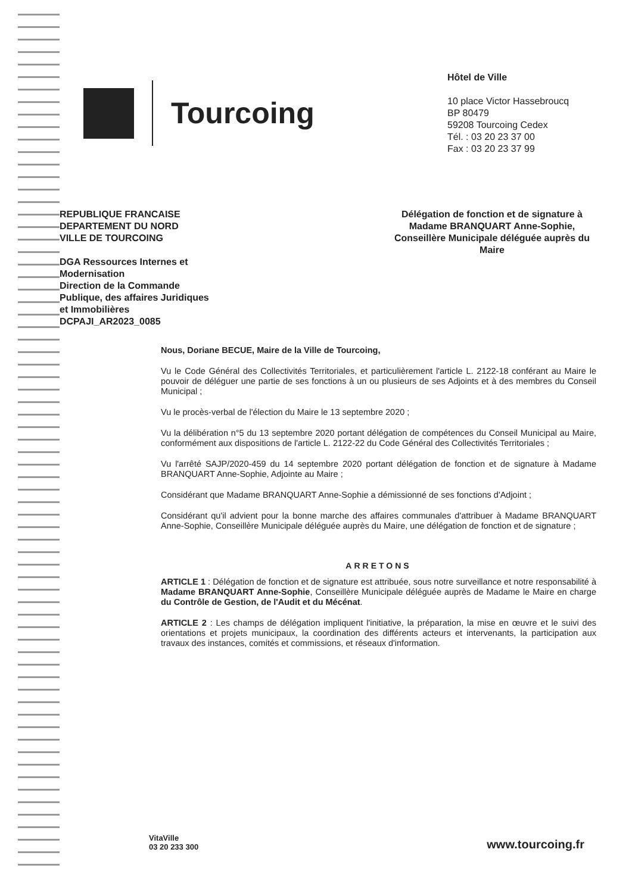Tourcoing
Hôtel de Ville
10 place Victor Hassebroucq
BP 80479
59208 Tourcoing Cedex
Tél. : 03 20 23 37 00
Fax : 03 20 23 37 99
REPUBLIQUE FRANCAISE
DEPARTEMENT DU NORD
VILLE DE TOURCOING
DGA Ressources Internes et
Modernisation
Direction de la Commande
Publique, des affaires Juridiques
et Immobilières
DCPAJI_AR2023_0085
Délégation de fonction et de signature à Madame BRANQUART Anne-Sophie, Conseillère Municipale déléguée auprès du Maire
Nous, Doriane BECUE, Maire de la Ville de Tourcoing,
Vu le Code Général des Collectivités Territoriales, et particulièrement l'article L. 2122-18 conférant au Maire le pouvoir de déléguer une partie de ses fonctions à un ou plusieurs de ses Adjoints et à des membres du Conseil Municipal ;
Vu le procès-verbal de l'élection du Maire le 13 septembre 2020 ;
Vu la délibération n°5 du 13 septembre 2020 portant délégation de compétences du Conseil Municipal au Maire, conformément aux dispositions de l'article L. 2122-22 du Code Général des Collectivités Territoriales ;
Vu l'arrêté SAJP/2020-459 du 14 septembre 2020 portant délégation de fonction et de signature à Madame BRANQUART Anne-Sophie, Adjointe au Maire ;
Considérant que Madame BRANQUART Anne-Sophie a démissionné de ses fonctions d'Adjoint ;
Considérant qu'il advient pour la bonne marche des affaires communales d'attribuer à Madame BRANQUART Anne-Sophie, Conseillère Municipale déléguée auprès du Maire, une délégation de fonction et de signature ;
ARRETONS
ARTICLE 1 : Délégation de fonction et de signature est attribuée, sous notre surveillance et notre responsabilité à Madame BRANQUART Anne-Sophie, Conseillère Municipale déléguée auprès de Madame le Maire en charge du Contrôle de Gestion, de l'Audit et du Mécénat.
ARTICLE 2 : Les champs de délégation impliquent l'initiative, la préparation, la mise en œuvre et le suivi des orientations et projets municipaux, la coordination des différents acteurs et intervenants, la participation aux travaux des instances, comités et commissions, et réseaux d'information.
VitaVille
03 20 233 300
www.tourcoing.fr